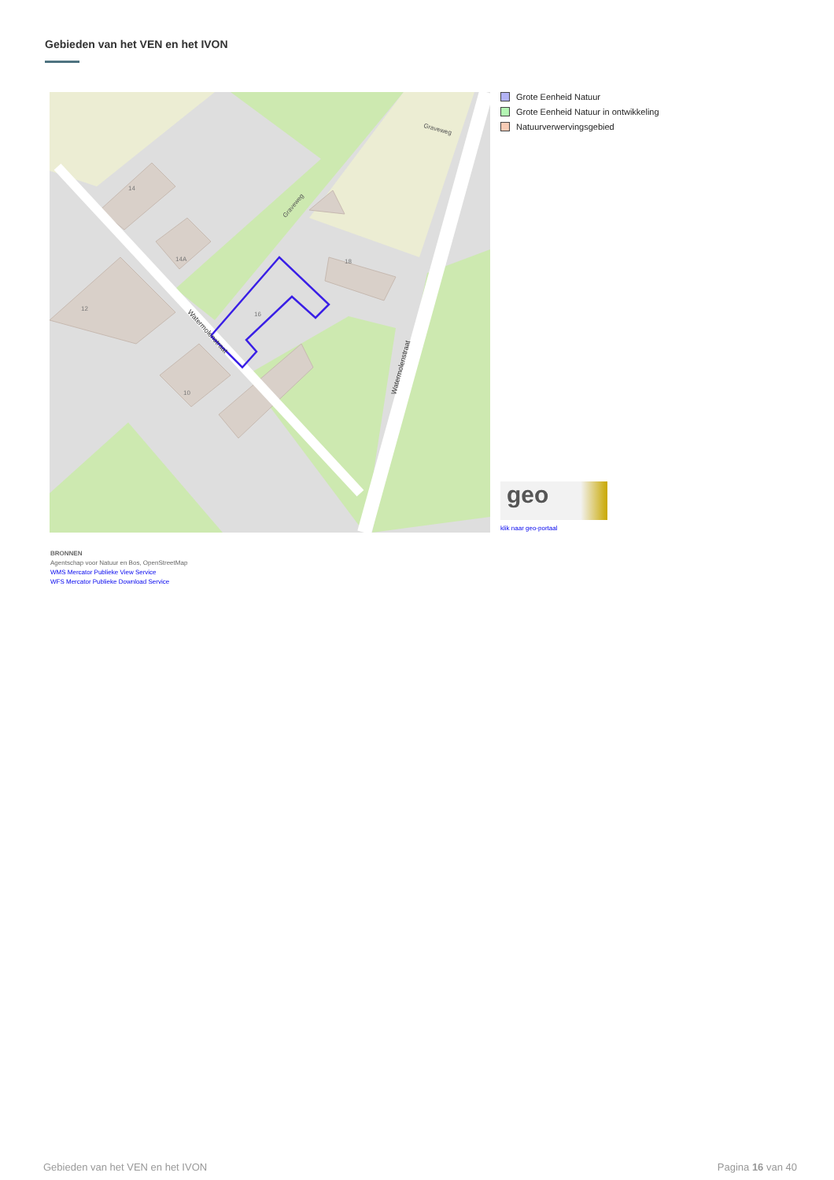Gebieden van het VEN en het IVON
14
14A
12
16
18
10
Graveweg
Graveweg
Watermolenstraat
Watermolenstraat
Grote Eenheid Natuur
Grote Eenheid Natuur in ontwikkeling
Natuurverwervingsgebied
geo
klik naar geo-portaal
BRONNEN
Agentschap voor Natuur en Bos, OpenStreetMap
WMS Mercator Publieke View Service
WFS Mercator Publieke Download Service
Gebieden van het VEN en het IVON
Pagina 16 van 40